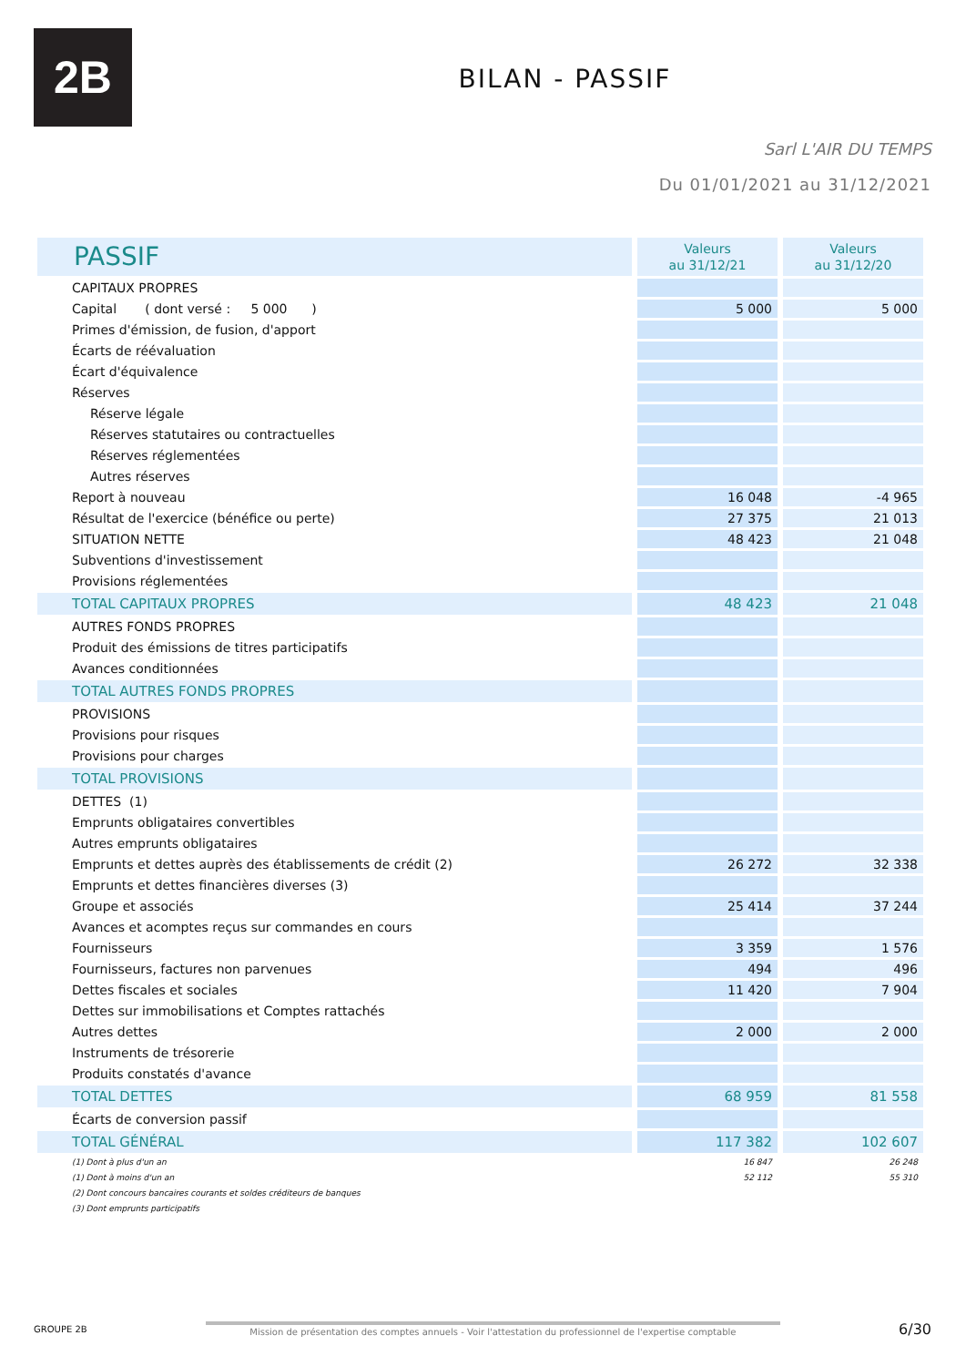2B
BILAN - PASSIF
Sarl L'AIR DU TEMPS
Du 01/01/2021 au 31/12/2021
| PASSIF | Valeurs au 31/12/21 | Valeurs au 31/12/20 |
| CAPITAUX PROPRES | | |
| Capital ( dont versé : 5 000 ) | 5 000 | 5 000 |
| Primes d'émission, de fusion, d'apport | | |
| Écarts de réévaluation | | |
| Écart d'équivalence | | |
| Réserves | | |
| Réserve légale | | |
| Réserves statutaires ou contractuelles | | |
| Réserves réglementées | | |
| Autres réserves | | |
| Report à nouveau | 16 048 | -4 965 |
| Résultat de l'exercice (bénéfice ou perte) | 27 375 | 21 013 |
| SITUATION NETTE | 48 423 | 21 048 |
| Subventions d'investissement | | |
| Provisions réglementées | | |
| TOTAL CAPITAUX PROPRES | 48 423 | 21 048 |
| AUTRES FONDS PROPRES | | |
| Produit des émissions de titres participatifs | | |
| Avances conditionnées | | |
| TOTAL AUTRES FONDS PROPRES | | |
| PROVISIONS | | |
| Provisions pour risques | | |
| Provisions pour charges | | |
| TOTAL PROVISIONS | | |
| DETTES (1) | | |
| Emprunts obligataires convertibles | | |
| Autres emprunts obligataires | | |
| Emprunts et dettes auprès des établissements de crédit (2) | 26 272 | 32 338 |
| Emprunts et dettes financières diverses (3) | | |
| Groupe et associés | 25 414 | 37 244 |
| Avances et acomptes reçus sur commandes en cours | | |
| Fournisseurs | 3 359 | 1 576 |
| Fournisseurs, factures non parvenues | 494 | 496 |
| Dettes fiscales et sociales | 11 420 | 7 904 |
| Dettes sur immobilisations et Comptes rattachés | | |
| Autres dettes | 2 000 | 2 000 |
| Instruments de trésorerie | | |
| Produits constatés d'avance | | |
| TOTAL DETTES | 68 959 | 81 558 |
| Écarts de conversion passif | | |
| TOTAL GÉNÉRAL | 117 382 | 102 607 |
| (1) Dont à plus d'un an | 16 847 | 26 248 |
| (1) Dont à moins d'un an | 52 112 | 55 310 |
| (2) Dont concours bancaires courants et soldes créditeurs de banques | | |
| (3) Dont emprunts participatifs | | |
GROUPE 2B Mission de présentation des comptes annuels - Voir l'attestation du professionnel de l'expertise comptable 6/30